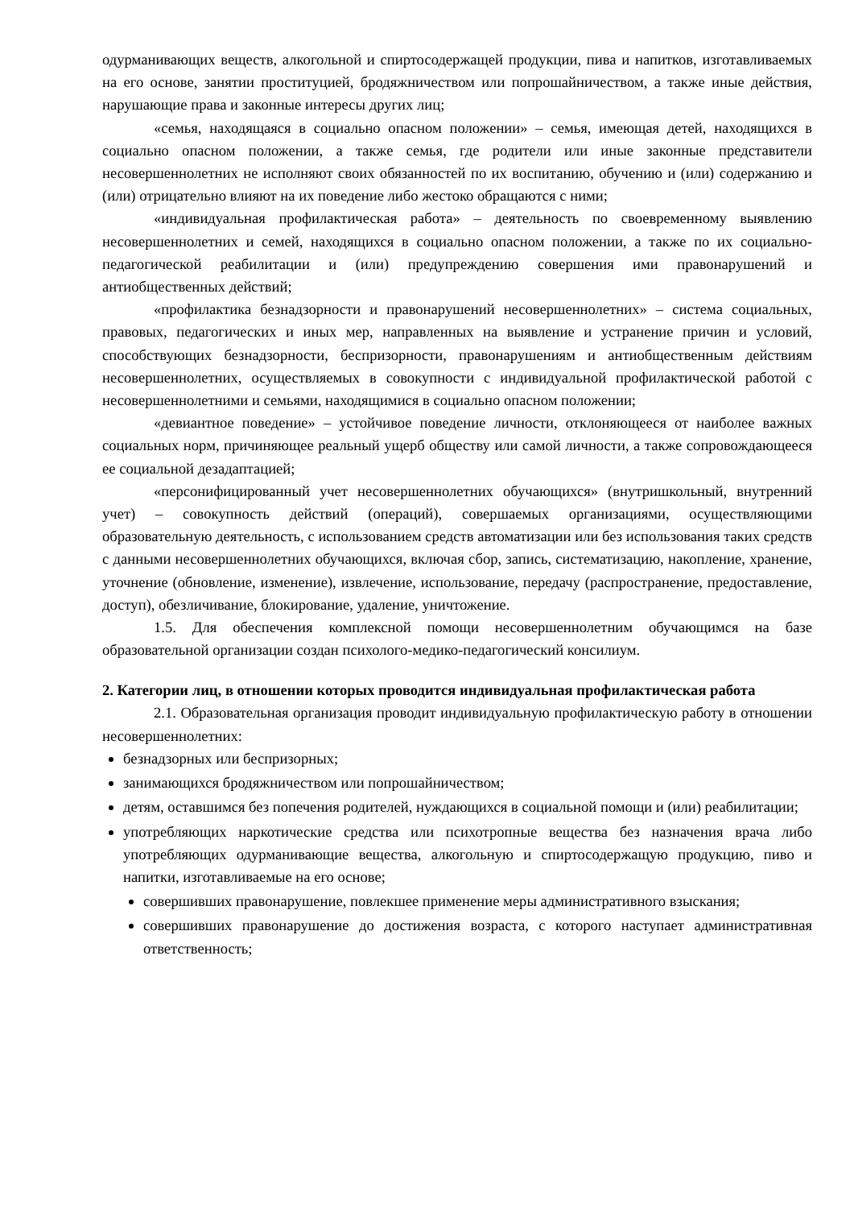одурманивающих веществ, алкогольной и спиртосодержащей продукции, пива и напитков, изготавливаемых на его основе, занятии проституцией, бродяжничеством или попрошайничеством, а также иные действия, нарушающие права и законные интересы других лиц;
«семья, находящаяся в социально опасном положении» – семья, имеющая детей, находящихся в социально опасном положении, а также семья, где родители или иные законные представители несовершеннолетних не исполняют своих обязанностей по их воспитанию, обучению и (или) содержанию и (или) отрицательно влияют на их поведение либо жестоко обращаются с ними;
«индивидуальная профилактическая работа» – деятельность по своевременному выявлению несовершеннолетних и семей, находящихся в социально опасном положении, а также по их социально-педагогической реабилитации и (или) предупреждению совершения ими правонарушений и антиобщественных действий;
«профилактика безнадзорности и правонарушений несовершеннолетних» – система социальных, правовых, педагогических и иных мер, направленных на выявление и устранение причин и условий, способствующих безнадзорности, беспризорности, правонарушениям и антиобщественным действиям несовершеннолетних, осуществляемых в совокупности с индивидуальной профилактической работой с несовершеннолетними и семьями, находящимися в социально опасном положении;
«девиантное поведение» – устойчивое поведение личности, отклоняющееся от наиболее важных социальных норм, причиняющее реальный ущерб обществу или самой личности, а также сопровождающееся ее социальной дезадаптацией;
«персонифицированный учет несовершеннолетних обучающихся» (внутришкольный, внутренний учет) – совокупность действий (операций), совершаемых организациями, осуществляющими образовательную деятельность, с использованием средств автоматизации или без использования таких средств с данными несовершеннолетних обучающихся, включая сбор, запись, систематизацию, накопление, хранение, уточнение (обновление, изменение), извлечение, использование, передачу (распространение, предоставление, доступ), обезличивание, блокирование, удаление, уничтожение.
1.5. Для обеспечения комплексной помощи несовершеннолетним обучающимся на базе образовательной организации создан психолого-медико-педагогический консилиум.
2. Категории лиц, в отношении которых проводится индивидуальная профилактическая работа
2.1. Образовательная организация проводит индивидуальную профилактическую работу в отношении несовершеннолетних:
безнадзорных или беспризорных;
занимающихся бродяжничеством или попрошайничеством;
детям, оставшимся без попечения родителей, нуждающихся в социальной помощи и (или) реабилитации;
употребляющих наркотические средства или психотропные вещества без назначения врача либо употребляющих одурманивающие вещества, алкогольную и спиртосодержащую продукцию, пиво и напитки, изготавливаемые на его основе;
совершивших правонарушение, повлекшее применение меры административного взыскания;
совершивших правонарушение до достижения возраста, с которого наступает административная ответственность;